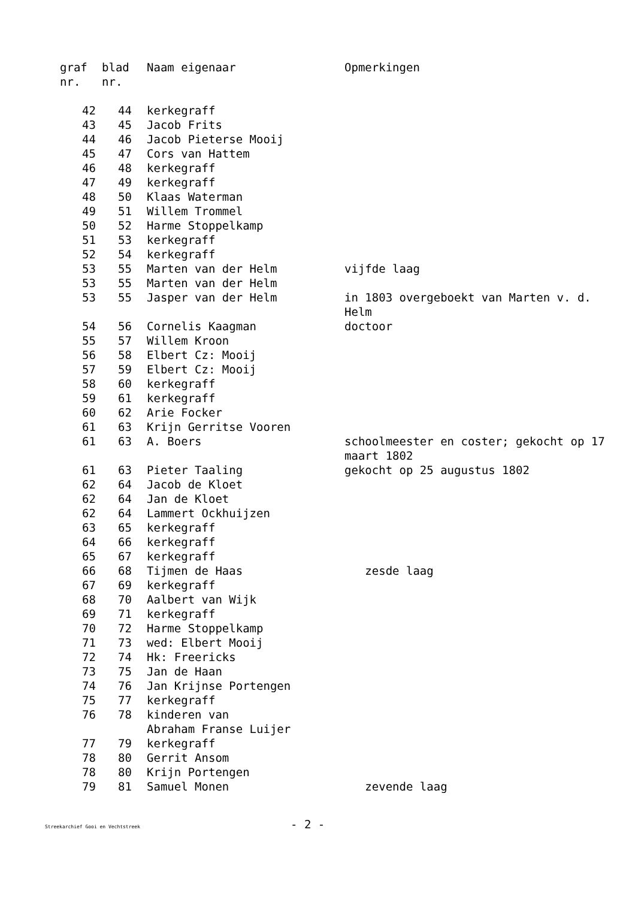| graf nr. | blad nr. | Naam eigenaar | Opmerkingen |
| --- | --- | --- | --- |
| 42 | 44 | kerkegraff | |
| 43 | 45 | Jacob Frits | |
| 44 | 46 | Jacob Pieterse Mooij | |
| 45 | 47 | Cors van Hattem | |
| 46 | 48 | kerkegraff | |
| 47 | 49 | kerkegraff | |
| 48 | 50 | Klaas Waterman | |
| 49 | 51 | Willem Trommel | |
| 50 | 52 | Harme Stoppelkamp | |
| 51 | 53 | kerkegraff | |
| 52 | 54 | kerkegraff | |
| 53 | 55 | Marten van der Helm | vijfde laag |
| 53 | 55 | Marten van der Helm | |
| 53 | 55 | Jasper van der Helm | in 1803 overgeboekt van Marten v. d. Helm |
| 54 | 56 | Cornelis Kaagman | doctoor |
| 55 | 57 | Willem Kroon | |
| 56 | 58 | Elbert Cz: Mooij | |
| 57 | 59 | Elbert Cz: Mooij | |
| 58 | 60 | kerkegraff | |
| 59 | 61 | kerkegraff | |
| 60 | 62 | Arie Focker | |
| 61 | 63 | Krijn Gerritse Vooren | |
| 61 | 63 | A. Boers | schoolmeester en coster; gekocht op 17 maart 1802 |
| 61 | 63 | Pieter Taaling | gekocht op 25 augustus 1802 |
| 62 | 64 | Jacob de Kloet | |
| 62 | 64 | Jan de Kloet | |
| 62 | 64 | Lammert Ockhuijzen | |
| 63 | 65 | kerkegraff | |
| 64 | 66 | kerkegraff | |
| 65 | 67 | kerkegraff | |
| 66 | 68 | Tijmen de Haas | zesde laag |
| 67 | 69 | kerkegraff | |
| 68 | 70 | Aalbert van Wijk | |
| 69 | 71 | kerkegraff | |
| 70 | 72 | Harme Stoppelkamp | |
| 71 | 73 | wed: Elbert Mooij | |
| 72 | 74 | Hk: Freericks | |
| 73 | 75 | Jan de Haan | |
| 74 | 76 | Jan Krijnse Portengen | |
| 75 | 77 | kerkegraff | |
| 76 | 78 | kinderen van Abraham Franse Luijer | |
| 77 | 79 | kerkegraff | |
| 78 | 80 | Gerrit Ansom | |
| 78 | 80 | Krijn Portengen | |
| 79 | 81 | Samuel Monen | zevende laag |
Streekarchief Gooi en Vechtstreek - 2 -